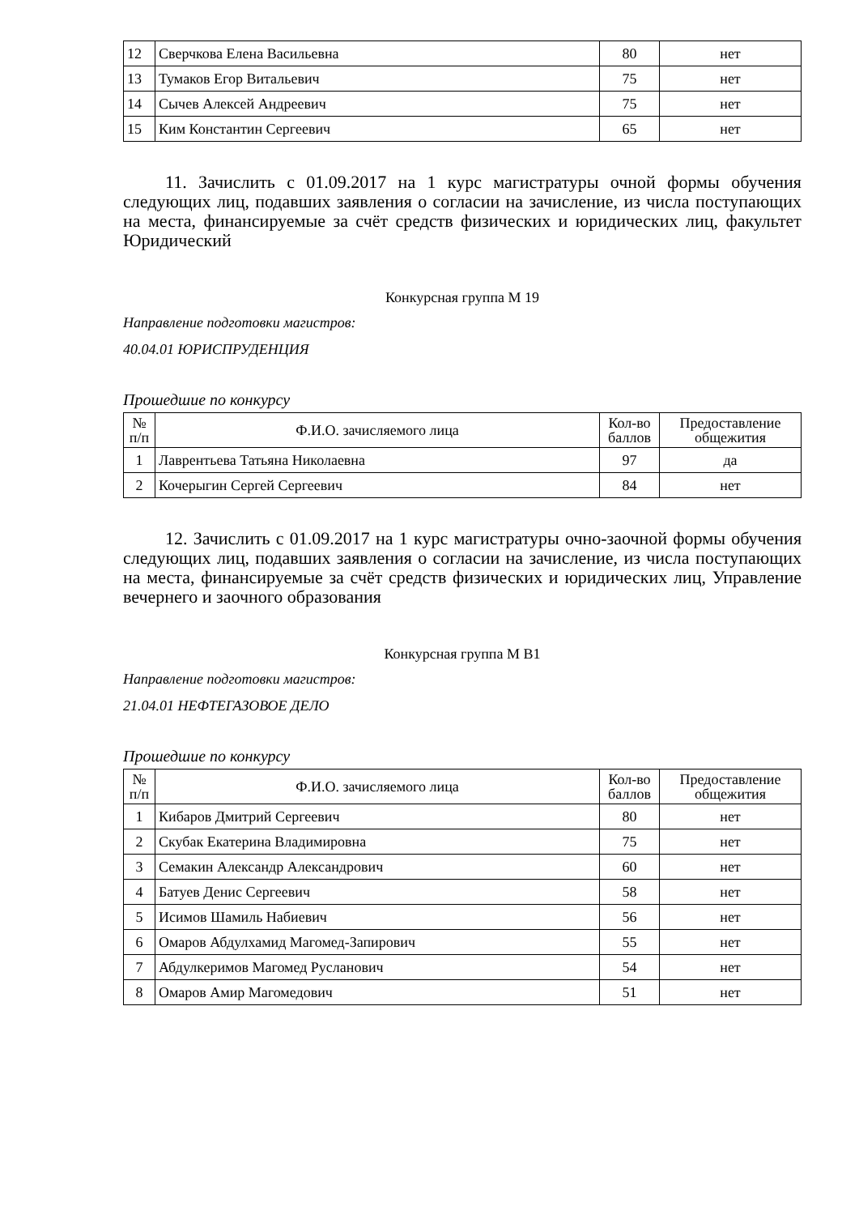| 12 | Сверчкова Елена Васильевна | 80 | нет |
| 13 | Тумаков Егор Витальевич | 75 | нет |
| 14 | Сычев Алексей Андреевич | 75 | нет |
| 15 | Ким Константин Сергеевич | 65 | нет |
11. Зачислить с 01.09.2017 на 1 курс магистратуры очной формы обучения следующих лиц, подавших заявления о согласии на зачисление, из числа поступающих на места, финансируемые за счёт средств физических и юридических лиц, факультет Юридический
Конкурсная группа М 19
Направление подготовки магистров:
40.04.01 ЮРИСПРУДЕНЦИЯ
Прошедшие по конкурсу
| № п/п | Ф.И.О. зачисляемого лица | Кол-во баллов | Предоставление общежития |
| --- | --- | --- | --- |
| 1 | Лаврентьева Татьяна Николаевна | 97 | да |
| 2 | Кочерыгин Сергей Сергеевич | 84 | нет |
12. Зачислить с 01.09.2017 на 1 курс магистратуры очно-заочной формы обучения следующих лиц, подавших заявления о согласии на зачисление, из числа поступающих на места, финансируемые за счёт средств физических и юридических лиц, Управление вечернего и заочного образования
Конкурсная группа М В1
Направление подготовки магистров:
21.04.01 НЕФТЕГАЗОВОЕ ДЕЛО
Прошедшие по конкурсу
| № п/п | Ф.И.О. зачисляемого лица | Кол-во баллов | Предоставление общежития |
| --- | --- | --- | --- |
| 1 | Кибаров Дмитрий Сергеевич | 80 | нет |
| 2 | Скубак Екатерина Владимировна | 75 | нет |
| 3 | Семакин Александр Александрович | 60 | нет |
| 4 | Батуев Денис Сергеевич | 58 | нет |
| 5 | Исимов Шамиль Набиевич | 56 | нет |
| 6 | Омаров Абдулхамид Магомед-Запирович | 55 | нет |
| 7 | Абдулкеримов Магомед Русланович | 54 | нет |
| 8 | Омаров Амир Магомедович | 51 | нет |